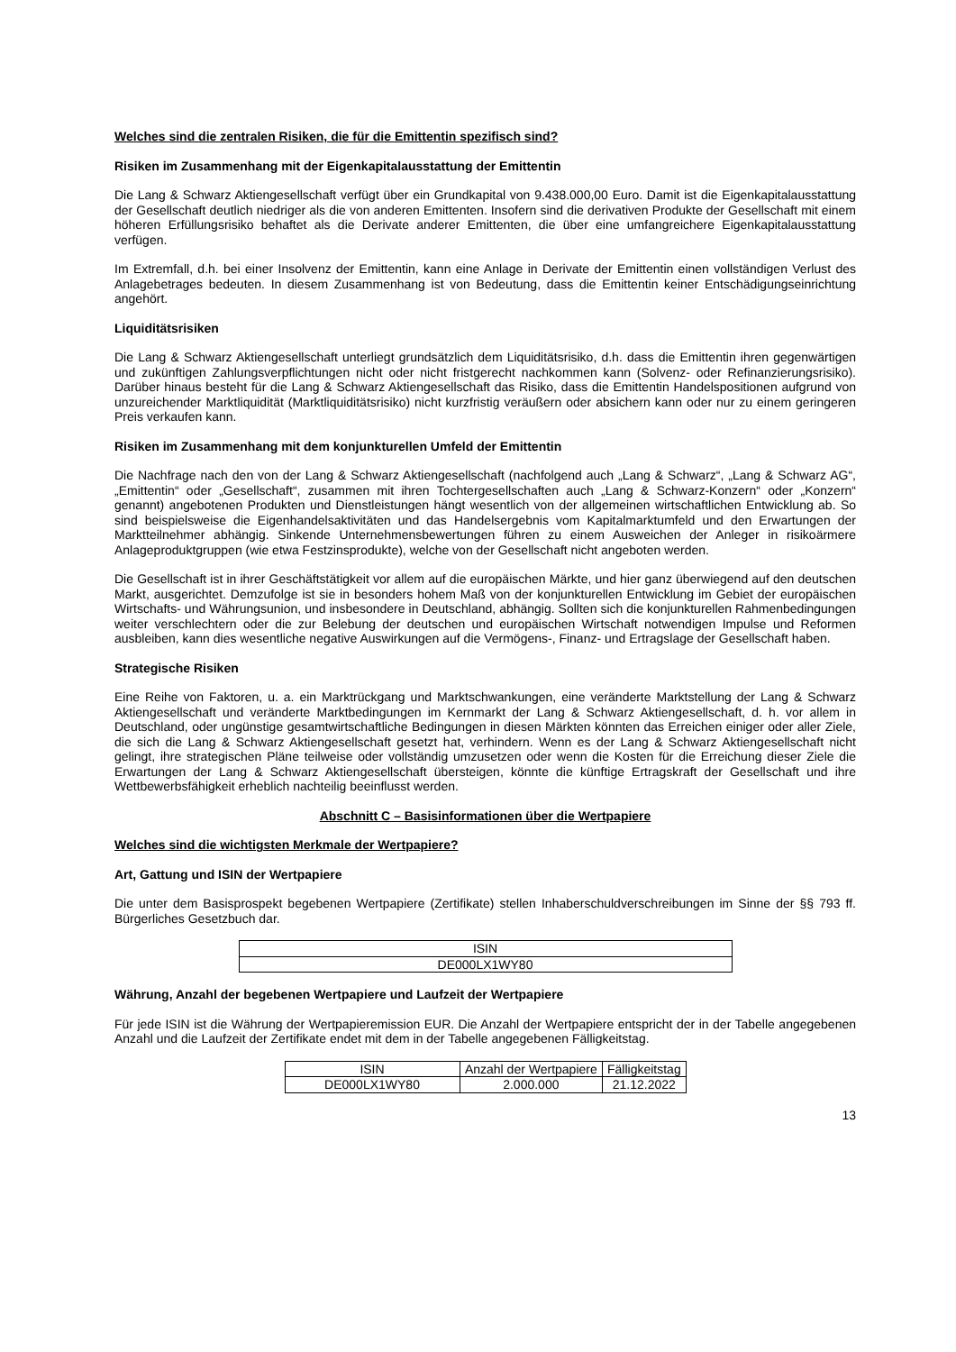Welches sind die zentralen Risiken, die für die Emittentin spezifisch sind?
Risiken im Zusammenhang mit der Eigenkapitalausstattung der Emittentin
Die Lang & Schwarz Aktiengesellschaft verfügt über ein Grundkapital von 9.438.000,00 Euro. Damit ist die Eigen­kapitalausstattung der Gesellschaft deutlich niedriger als die von anderen Emittenten. Insofern sind die derivativen Produkte der Gesellschaft mit einem höheren Erfüllungsrisiko behaftet als die Derivate anderer Emittenten, die über eine umfangreichere Eigenkapitalausstattung verfügen.
Im Extremfall, d.h. bei einer Insolvenz der Emittentin, kann eine Anlage in Derivate der Emittentin einen vollständigen Verlust des Anlagebetrages bedeuten. In diesem Zusammenhang ist von Bedeutung, dass die Emittentin keiner Entschädigungseinrichtung angehört.
Liquiditätsrisiken
Die Lang & Schwarz Aktiengesellschaft unterliegt grundsätzlich dem Liquiditätsrisiko, d.h. dass die Emittentin ihren gegenwärtigen und zukünftigen Zahlungsverpflichtungen nicht oder nicht fristgerecht nachkommen kann (Solvenz- oder Refinanzierungsrisiko). Darüber hinaus besteht für die Lang & Schwarz Aktiengesellschaft das Risiko, dass die Emittentin Handelspositionen aufgrund von unzureichender Marktliquidität (Marktliquiditätsrisiko) nicht kurzfristig veräußern oder absichern kann oder nur zu einem geringeren Preis verkaufen kann.
Risiken im Zusammenhang mit dem konjunkturellen Umfeld der Emittentin
Die Nachfrage nach den von der Lang & Schwarz Aktiengesellschaft (nachfolgend auch „Lang & Schwarz“, „Lang & Schwarz AG“, „Emittentin“ oder „Gesellschaft“, zusammen mit ihren Tochtergesellschaften auch „Lang & Schwarz-Konzern“ oder „Konzern“ genannt) angebotenen Produkten und Dienstleistungen hängt wesentlich von der allgemeinen wirtschaftlichen Entwicklung ab. So sind beispielsweise die Eigenhandelsaktivitäten und das Handelsergebnis vom Kapitalmarktumfeld und den Erwartungen der Marktteilnehmer abhängig. Sinkende Unternehmensbewertungen führen zu einem Ausweichen der Anleger in risikoärmere Anlageproduktgruppen (wie etwa Festzinsprodukte), welche von der Gesellschaft nicht angeboten werden.
Die Gesellschaft ist in ihrer Geschäftstätigkeit vor allem auf die europäischen Märkte, und hier ganz überwiegend auf den deutschen Markt, ausgerichtet. Demzufolge ist sie in besonders hohem Maß von der konjunkturellen Entwicklung im Gebiet der europäischen Wirtschafts- und Währungsunion, und insbesondere in Deutschland, abhängig. Sollten sich die konjunkturellen Rahmenbedingungen weiter verschlechtern oder die zur Belebung der deutschen und europäischen Wirtschaft notwendigen Impulse und Reformen ausbleiben, kann dies wesentliche negative Auswirkungen auf die Vermögens-, Finanz- und Ertragslage der Gesellschaft haben.
Strategische Risiken
Eine Reihe von Faktoren, u. a. ein Marktrückgang und Marktschwankungen, eine veränderte Marktstellung der Lang & Schwarz Aktiengesellschaft und veränderte Marktbedingungen im Kernmarkt der Lang & Schwarz Aktiengesellschaft, d. h. vor allem in Deutschland, oder ungünstige gesamtwirtschaftliche Bedingungen in diesen Märkten könnten das Erreichen einiger oder aller Ziele, die sich die Lang & Schwarz Aktiengesellschaft gesetzt hat, verhindern. Wenn es der Lang & Schwarz Aktiengesellschaft nicht gelingt, ihre strategischen Pläne teilweise oder vollständig umzusetzen oder wenn die Kosten für die Erreichung dieser Ziele die Erwartungen der Lang & Schwarz Aktiengesellschaft übersteigen, könnte die künftige Ertragskraft der Gesellschaft und ihre Wettbewerbsfähigkeit erheblich nachteilig beeinflusst werden.
Abschnitt C – Basisinformationen über die Wertpapiere
Welches sind die wichtigsten Merkmale der Wertpapiere?
Art, Gattung und ISIN der Wertpapiere
Die unter dem Basisprospekt begebenen Wertpapiere (Zertifikate) stellen Inhaberschuldverschreibungen im Sinne der §§ 793 ff. Bürgerliches Gesetzbuch dar.
| ISIN |
| DE000LX1WY80 |
Währung, Anzahl der begebenen Wertpapiere und Laufzeit der Wertpapiere
Für jede ISIN ist die Währung der Wertpapieremission EUR. Die Anzahl der Wertpapiere entspricht der in der Tabelle angegebenen Anzahl und die Laufzeit der Zertifikate endet mit dem in der Tabelle angegebenen Fälligkeitstag.
| ISIN | Anzahl der Wertpapiere | Fälligkeitstag |
| DE000LX1WY80 | 2.000.000 | 21.12.2022 |
13